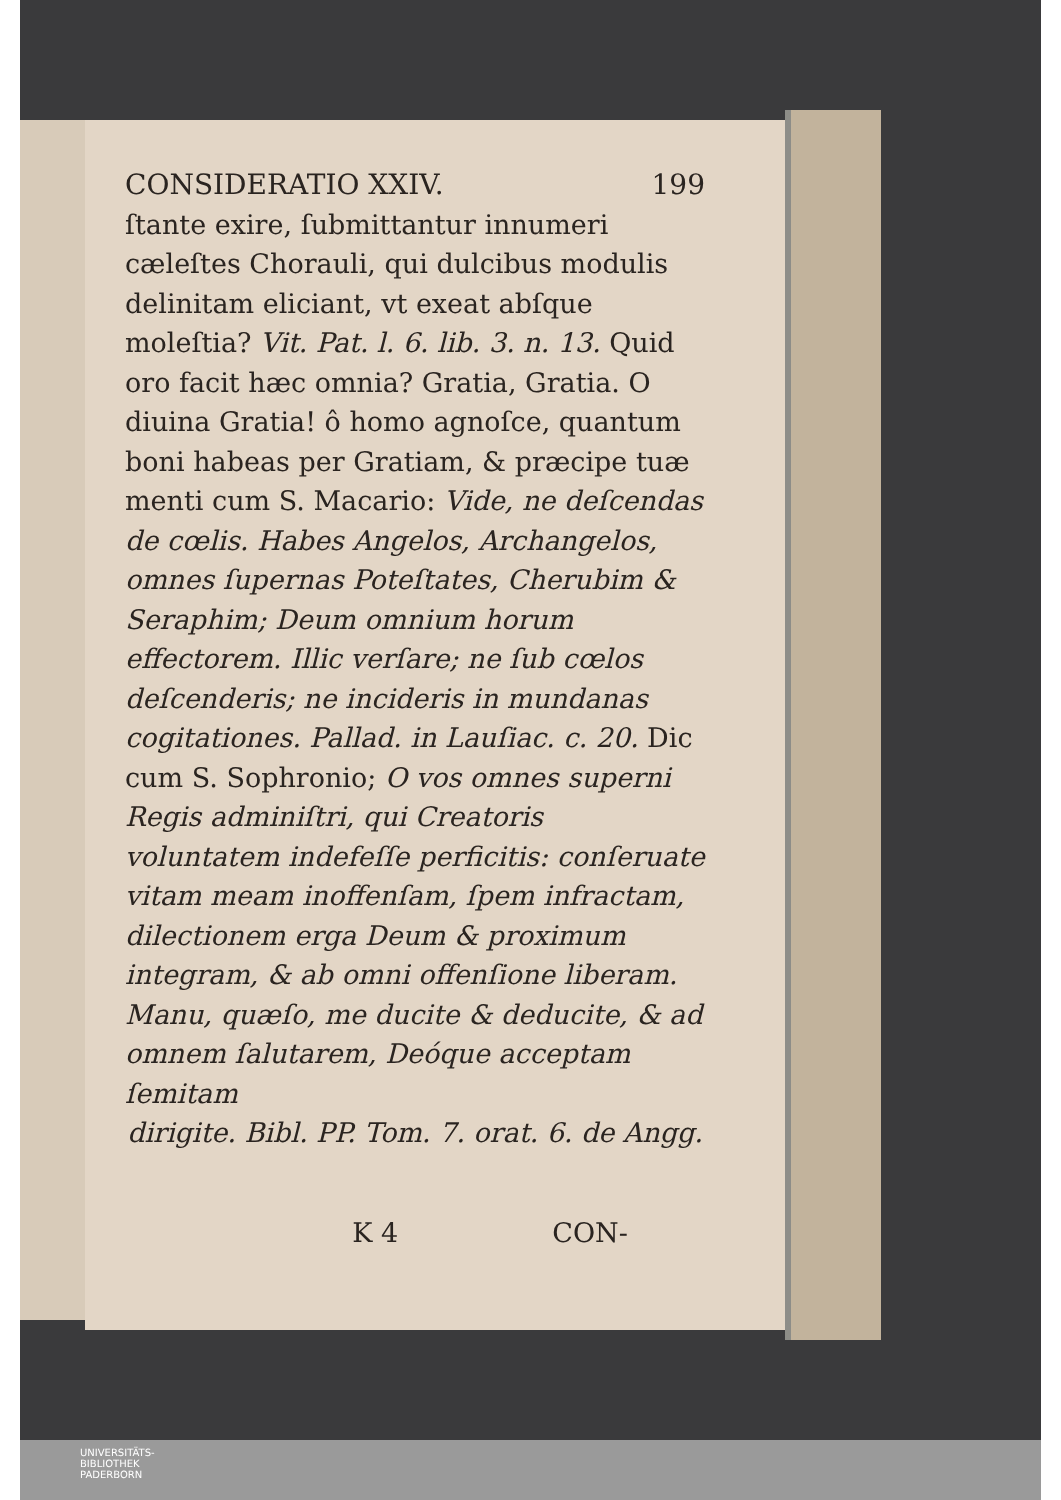CONSIDERATIO XXIV. 199
ſtante exire, ſubmittantur innumeri cæleſtes Chorauli, qui dulcibus modulis delinitam eliciant, vt exeat abſque moleſtia? Vit. Pat. l. 6. lib. 3. n. 13. Quid oro facit hæc omnia? Gratia, Gratia. O diuina Gratia! ô homo agnoſce, quantum boni habeas per Gratiam, & præcipe tuæ menti cum S. Macario: Vide, ne deſcendas de cœlis. Habes Angelos, Archangelos, omnes ſupernas Poteſtates, Cherubim & Seraphim; Deum omnium horum effectorem. Illic verſare; ne ſub cœlos deſcenderis; ne incideris in mundanas cogitationes. Pallad. in Lauſiac. c. 20. Dic cum S. Sophronio; O vos omnes superni Regis adminiſtri, qui Creatoris voluntatem indefeſſe perficitis: conſeruate vitam meam inoffenſam, ſpem infractam, dilectionem erga Deum & proximum integram, & ab omni offenſione liberam. Manu, quæſo, me ducite & deducite, & ad omnem ſalutarem, Deóque acceptam ſemitam
dirigite. Bibl. PP. Tom. 7. orat. 6. de Angg.
K 4 CON-
UNIVERSITÄTS-
BIBLIOTHEK
PADERBORN